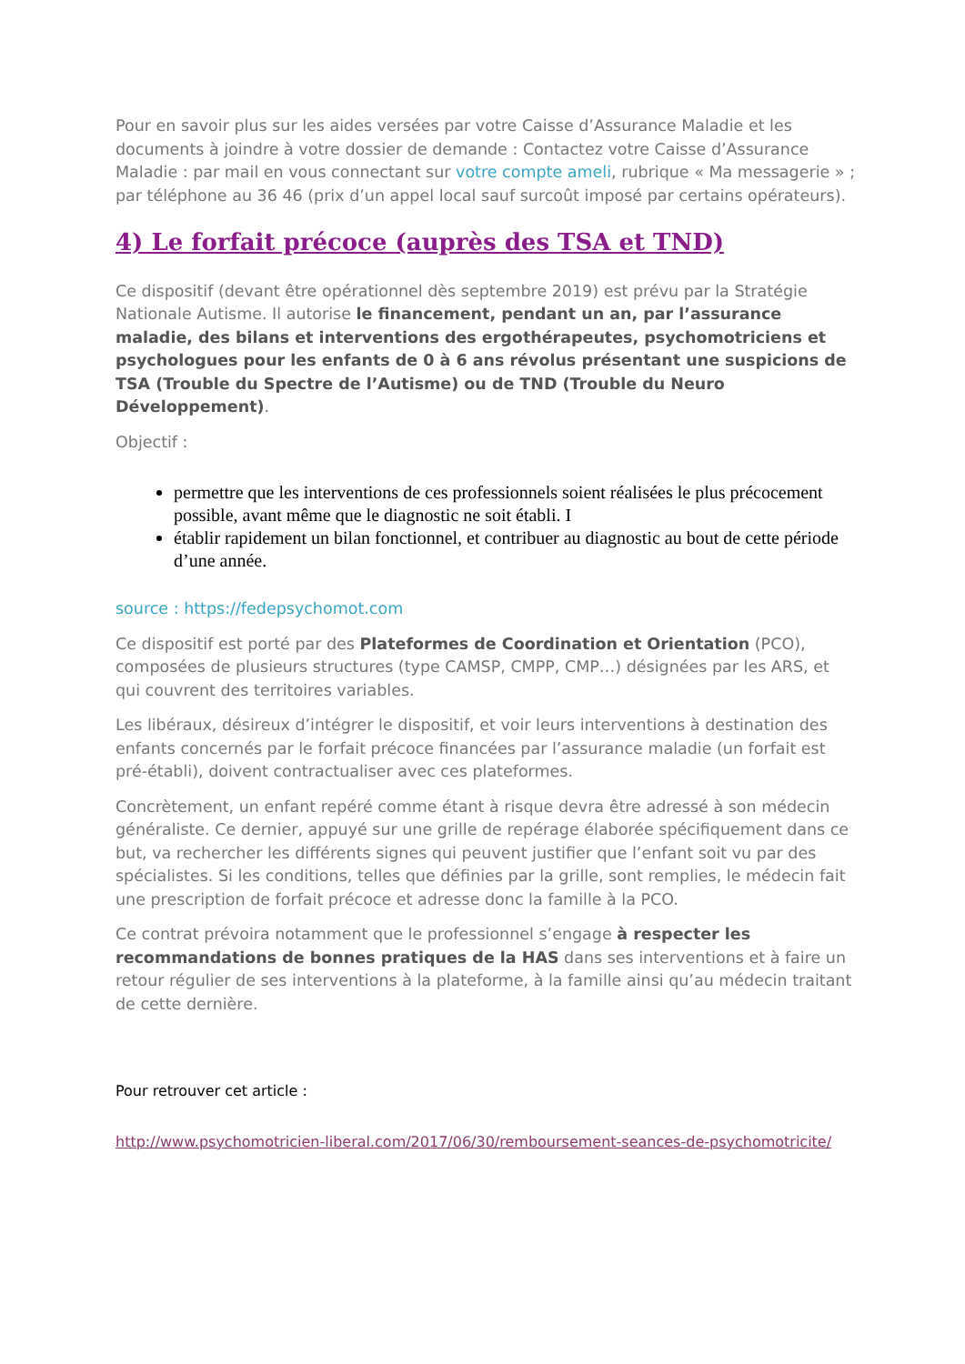Pour en savoir plus sur les aides versées par votre Caisse d’Assurance Maladie et les documents à joindre à votre dossier de demande : Contactez votre Caisse d’Assurance Maladie : par mail en vous connectant sur votre compte ameli, rubrique « Ma messagerie » ; par téléphone au 36 46 (prix d’un appel local sauf surcoût imposé par certains opérateurs).
4) Le forfait précoce (auprès des TSA et TND)
Ce dispositif (devant être opérationnel dès septembre 2019) est prévu par la Stratégie Nationale Autisme. Il autorise le financement, pendant un an, par l’assurance maladie, des bilans et interventions des ergothérapeutes, psychomotriciens et psychologues pour les enfants de 0 à 6 ans révolus présentant une suspicions de TSA (Trouble du Spectre de l’Autisme) ou de TND (Trouble du Neuro Développement).
Objectif :
permettre que les interventions de ces professionnels soient réalisées le plus précocement possible, avant même que le diagnostic ne soit établi. I
établir rapidement un bilan fonctionnel, et contribuer au diagnostic au bout de cette période d’une année.
source : https://fedepsychomot.com
Ce dispositif est porté par des Plateformes de Coordination et Orientation (PCO), composées de plusieurs structures (type CAMSP, CMPP, CMP…) désignées par les ARS, et qui couvrent des territoires variables.
Les libéraux, désireux d’intégrer le dispositif, et voir leurs interventions à destination des enfants concernés par le forfait précoce financées par l’assurance maladie (un forfait est pré-établi), doivent contractualiser avec ces plateformes.
Concrètement, un enfant repéré comme étant à risque devra être adressé à son médecin généraliste. Ce dernier, appuyé sur une grille de repérage élaborée spécifiquement dans ce but, va rechercher les différents signes qui peuvent justifier que l’enfant soit vu par des spécialistes. Si les conditions, telles que définies par la grille, sont remplies, le médecin fait une prescription de forfait précoce et adresse donc la famille à la PCO.
Ce contrat prévoira notamment que le professionnel s’engage à respecter les recommandations de bonnes pratiques de la HAS dans ses interventions et à faire un retour régulier de ses interventions à la plateforme, à la famille ainsi qu’au médecin traitant de cette dernière.
Pour retrouver cet article :
http://www.psychomotricien-liberal.com/2017/06/30/remboursement-seances-de-psychomotricite/